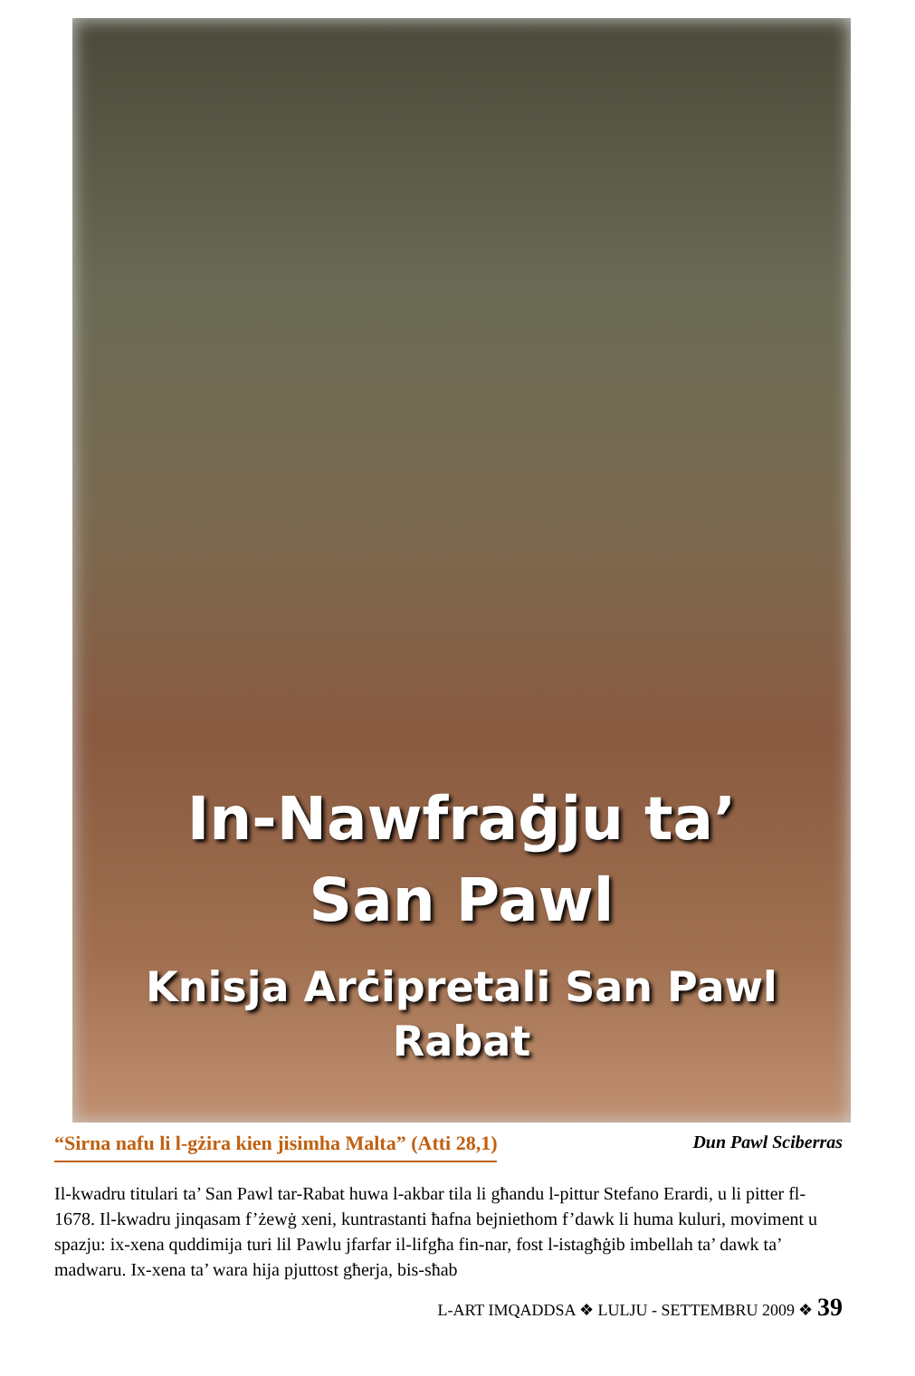In-Nawfraġju ta’
San Pawl
Knisja Arċipretali San Pawl
Rabat
“Sirna nafu li l-gżira kien jisimha Malta” (Atti 28,1) Dun Pawl Sciberras
Il-kwadru titulari ta’ San Pawl tar-Rabat huwa l-akbar tila li għandu l-pittur Stefano Erardi, u li pitter fl-1678. Il-kwadru jinqasam f’żewġ xeni, kuntrastanti ħafna bejniethom f’dawk li huma kuluri, moviment u spazju: ix-xena quddimija turi lil Pawlu jfarfar il-lifgħa fin-nar, fost l-istagħġib imbellah ta’ dawk ta’ madwaru. Ix-xena ta’ wara hija pjuttost għerja, bis-sħab
L-ART IMQADDSA ❖ LULJU - SETTEMBRU 2009 ❖ 39